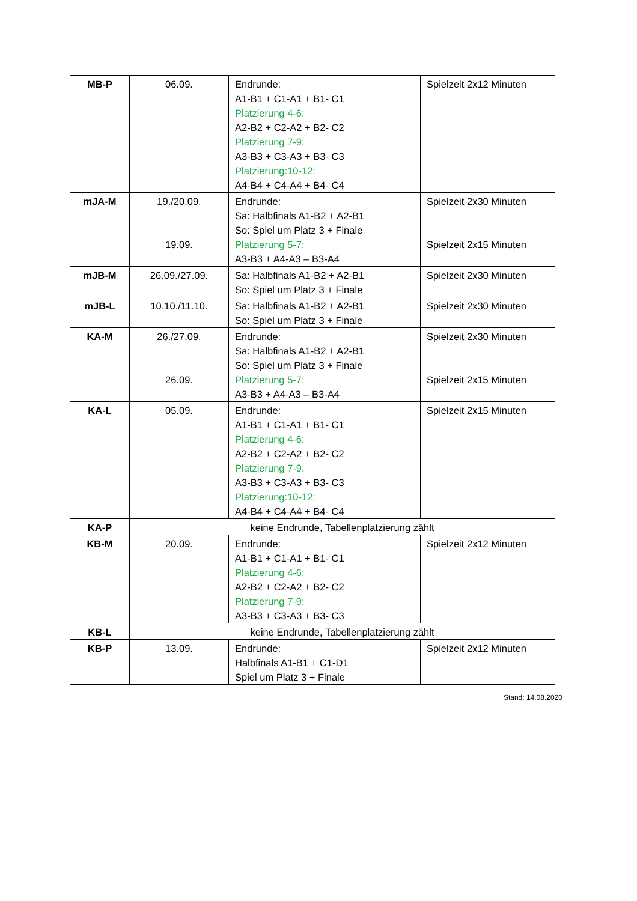| MB-P | 06.09. | Endrunde: A1-B1 + C1-A1 + B1- C1 Platzierung 4-6: A2-B2 + C2-A2 + B2- C2 Platzierung 7-9: A3-B3 + C3-A3 + B3- C3 Platzierung:10-12: A4-B4 + C4-A4 + B4- C4 | Spielzeit 2x12 Minuten |
| mJA-M | 19./20.09. 19.09. | Endrunde: Sa: Halbfinals A1-B2 + A2-B1 So: Spiel um Platz 3 + Finale Platzierung 5-7: A3-B3 + A4-A3 – B3-A4 | Spielzeit 2x30 Minuten Spielzeit 2x15 Minuten |
| mJB-M | 26.09./27.09. | Sa: Halbfinals A1-B2 + A2-B1 So: Spiel um Platz 3 + Finale | Spielzeit 2x30 Minuten |
| mJB-L | 10.10./11.10. | Sa: Halbfinals A1-B2 + A2-B1 So: Spiel um Platz 3 + Finale | Spielzeit 2x30 Minuten |
| KA-M | 26./27.09. 26.09. | Endrunde: Sa: Halbfinals A1-B2 + A2-B1 So: Spiel um Platz 3 + Finale Platzierung 5-7: A3-B3 + A4-A3 – B3-A4 | Spielzeit 2x30 Minuten Spielzeit 2x15 Minuten |
| KA-L | 05.09. | Endrunde: A1-B1 + C1-A1 + B1- C1 Platzierung 4-6: A2-B2 + C2-A2 + B2- C2 Platzierung 7-9: A3-B3 + C3-A3 + B3- C3 Platzierung:10-12: A4-B4 + C4-A4 + B4- C4 | Spielzeit 2x15 Minuten |
| KA-P | keine Endrunde, Tabellenplatzierung zählt | | |
| KB-M | 20.09. | Endrunde: A1-B1 + C1-A1 + B1- C1 Platzierung 4-6: A2-B2 + C2-A2 + B2- C2 Platzierung 7-9: A3-B3 + C3-A3 + B3- C3 | Spielzeit 2x12 Minuten |
| KB-L | keine Endrunde, Tabellenplatzierung zählt | | |
| KB-P | 13.09. | Endrunde: Halbfinals A1-B1 + C1-D1 Spiel um Platz 3 + Finale | Spielzeit 2x12 Minuten |
Stand: 14.08.2020